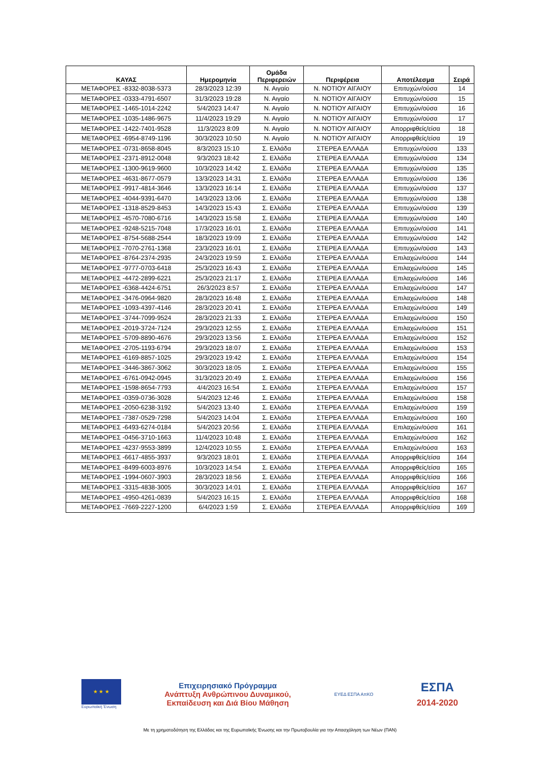| ΚΑΥΑΣ | Ημερομηνία | Ομάδα Περιφερειών | Περιφέρεια | Αποτέλεσμα | Σειρά |
| --- | --- | --- | --- | --- | --- |
| ΜΕΤΑΦΟΡΕΣ -8332-8038-5373 | 28/3/2023 12:39 | Ν. Αιγαίο | Ν. ΝΟΤΙΟΥ ΑΙΓΑΙΟΥ | Επιτυχών/ούσα | 14 |
| ΜΕΤΑΦΟΡΕΣ -0333-4791-6507 | 31/3/2023 19:28 | Ν. Αιγαίο | Ν. ΝΟΤΙΟΥ ΑΙΓΑΙΟΥ | Επιτυχών/ούσα | 15 |
| ΜΕΤΑΦΟΡΕΣ -1465-1014-2242 | 5/4/2023 14:47 | Ν. Αιγαίο | Ν. ΝΟΤΙΟΥ ΑΙΓΑΙΟΥ | Επιτυχών/ούσα | 16 |
| ΜΕΤΑΦΟΡΕΣ -1035-1486-9675 | 11/4/2023 19:29 | Ν. Αιγαίο | Ν. ΝΟΤΙΟΥ ΑΙΓΑΙΟΥ | Επιτυχών/ούσα | 17 |
| ΜΕΤΑΦΟΡΕΣ -1422-7401-9528 | 11/3/2023 8:09 | Ν. Αιγαίο | Ν. ΝΟΤΙΟΥ ΑΙΓΑΙΟΥ | Απορριφθείς/είσα | 18 |
| ΜΕΤΑΦΟΡΕΣ -6954-8749-1196 | 30/3/2023 10:50 | Ν. Αιγαίο | Ν. ΝΟΤΙΟΥ ΑΙΓΑΙΟΥ | Απορριφθείς/είσα | 19 |
| ΜΕΤΑΦΟΡΕΣ -0731-8658-8045 | 8/3/2023 15:10 | Σ. Ελλάδα | ΣΤΕΡΕΑ ΕΛΛΑΔΑ | Επιτυχών/ούσα | 133 |
| ΜΕΤΑΦΟΡΕΣ -2371-8912-0048 | 9/3/2023 18:42 | Σ. Ελλάδα | ΣΤΕΡΕΑ ΕΛΛΑΔΑ | Επιτυχών/ούσα | 134 |
| ΜΕΤΑΦΟΡΕΣ -1300-9619-9600 | 10/3/2023 14:42 | Σ. Ελλάδα | ΣΤΕΡΕΑ ΕΛΛΑΔΑ | Επιτυχών/ούσα | 135 |
| ΜΕΤΑΦΟΡΕΣ -4631-8677-0579 | 13/3/2023 14:31 | Σ. Ελλάδα | ΣΤΕΡΕΑ ΕΛΛΑΔΑ | Επιτυχών/ούσα | 136 |
| ΜΕΤΑΦΟΡΕΣ -9917-4814-3646 | 13/3/2023 16:14 | Σ. Ελλάδα | ΣΤΕΡΕΑ ΕΛΛΑΔΑ | Επιτυχών/ούσα | 137 |
| ΜΕΤΑΦΟΡΕΣ -4044-9391-6470 | 14/3/2023 13:06 | Σ. Ελλάδα | ΣΤΕΡΕΑ ΕΛΛΑΔΑ | Επιτυχών/ούσα | 138 |
| ΜΕΤΑΦΟΡΕΣ -1318-8529-8453 | 14/3/2023 15:43 | Σ. Ελλάδα | ΣΤΕΡΕΑ ΕΛΛΑΔΑ | Επιτυχών/ούσα | 139 |
| ΜΕΤΑΦΟΡΕΣ -4570-7080-6716 | 14/3/2023 15:58 | Σ. Ελλάδα | ΣΤΕΡΕΑ ΕΛΛΑΔΑ | Επιτυχών/ούσα | 140 |
| ΜΕΤΑΦΟΡΕΣ -9248-5215-7048 | 17/3/2023 16:01 | Σ. Ελλάδα | ΣΤΕΡΕΑ ΕΛΛΑΔΑ | Επιτυχών/ούσα | 141 |
| ΜΕΤΑΦΟΡΕΣ -8754-5688-2544 | 18/3/2023 19:09 | Σ. Ελλάδα | ΣΤΕΡΕΑ ΕΛΛΑΔΑ | Επιτυχών/ούσα | 142 |
| ΜΕΤΑΦΟΡΕΣ -7070-2761-1368 | 23/3/2023 16:01 | Σ. Ελλάδα | ΣΤΕΡΕΑ ΕΛΛΑΔΑ | Επιτυχών/ούσα | 143 |
| ΜΕΤΑΦΟΡΕΣ -8764-2374-2935 | 24/3/2023 19:59 | Σ. Ελλάδα | ΣΤΕΡΕΑ ΕΛΛΑΔΑ | Επιλαχών/ούσα | 144 |
| ΜΕΤΑΦΟΡΕΣ -9777-0703-6418 | 25/3/2023 16:43 | Σ. Ελλάδα | ΣΤΕΡΕΑ ΕΛΛΑΔΑ | Επιλαχών/ούσα | 145 |
| ΜΕΤΑΦΟΡΕΣ -4472-2899-6221 | 25/3/2023 21:17 | Σ. Ελλάδα | ΣΤΕΡΕΑ ΕΛΛΑΔΑ | Επιλαχών/ούσα | 146 |
| ΜΕΤΑΦΟΡΕΣ -6368-4424-6751 | 26/3/2023 8:57 | Σ. Ελλάδα | ΣΤΕΡΕΑ ΕΛΛΑΔΑ | Επιλαχών/ούσα | 147 |
| ΜΕΤΑΦΟΡΕΣ -3476-0964-9820 | 28/3/2023 16:48 | Σ. Ελλάδα | ΣΤΕΡΕΑ ΕΛΛΑΔΑ | Επιλαχών/ούσα | 148 |
| ΜΕΤΑΦΟΡΕΣ -1093-4397-4146 | 28/3/2023 20:41 | Σ. Ελλάδα | ΣΤΕΡΕΑ ΕΛΛΑΔΑ | Επιλαχών/ούσα | 149 |
| ΜΕΤΑΦΟΡΕΣ -3744-7099-9524 | 28/3/2023 21:33 | Σ. Ελλάδα | ΣΤΕΡΕΑ ΕΛΛΑΔΑ | Επιλαχών/ούσα | 150 |
| ΜΕΤΑΦΟΡΕΣ -2019-3724-7124 | 29/3/2023 12:55 | Σ. Ελλάδα | ΣΤΕΡΕΑ ΕΛΛΑΔΑ | Επιλαχών/ούσα | 151 |
| ΜΕΤΑΦΟΡΕΣ -5709-8890-4676 | 29/3/2023 13:56 | Σ. Ελλάδα | ΣΤΕΡΕΑ ΕΛΛΑΔΑ | Επιλαχών/ούσα | 152 |
| ΜΕΤΑΦΟΡΕΣ -2705-1193-6794 | 29/3/2023 18:07 | Σ. Ελλάδα | ΣΤΕΡΕΑ ΕΛΛΑΔΑ | Επιλαχών/ούσα | 153 |
| ΜΕΤΑΦΟΡΕΣ -6169-8857-1025 | 29/3/2023 19:42 | Σ. Ελλάδα | ΣΤΕΡΕΑ ΕΛΛΑΔΑ | Επιλαχών/ούσα | 154 |
| ΜΕΤΑΦΟΡΕΣ -3446-3867-3062 | 30/3/2023 18:05 | Σ. Ελλάδα | ΣΤΕΡΕΑ ΕΛΛΑΔΑ | Επιλαχών/ούσα | 155 |
| ΜΕΤΑΦΟΡΕΣ -6761-0942-0945 | 31/3/2023 20:49 | Σ. Ελλάδα | ΣΤΕΡΕΑ ΕΛΛΑΔΑ | Επιλαχών/ούσα | 156 |
| ΜΕΤΑΦΟΡΕΣ -1598-8654-7793 | 4/4/2023 16:54 | Σ. Ελλάδα | ΣΤΕΡΕΑ ΕΛΛΑΔΑ | Επιλαχών/ούσα | 157 |
| ΜΕΤΑΦΟΡΕΣ -0359-0736-3028 | 5/4/2023 12:46 | Σ. Ελλάδα | ΣΤΕΡΕΑ ΕΛΛΑΔΑ | Επιλαχών/ούσα | 158 |
| ΜΕΤΑΦΟΡΕΣ -2050-6238-3192 | 5/4/2023 13:40 | Σ. Ελλάδα | ΣΤΕΡΕΑ ΕΛΛΑΔΑ | Επιλαχών/ούσα | 159 |
| ΜΕΤΑΦΟΡΕΣ -7387-0529-7298 | 5/4/2023 14:04 | Σ. Ελλάδα | ΣΤΕΡΕΑ ΕΛΛΑΔΑ | Επιλαχών/ούσα | 160 |
| ΜΕΤΑΦΟΡΕΣ -6493-6274-0184 | 5/4/2023 20:56 | Σ. Ελλάδα | ΣΤΕΡΕΑ ΕΛΛΑΔΑ | Επιλαχών/ούσα | 161 |
| ΜΕΤΑΦΟΡΕΣ -0456-3710-1663 | 11/4/2023 10:48 | Σ. Ελλάδα | ΣΤΕΡΕΑ ΕΛΛΑΔΑ | Επιλαχών/ούσα | 162 |
| ΜΕΤΑΦΟΡΕΣ -4237-9553-3899 | 12/4/2023 10:55 | Σ. Ελλάδα | ΣΤΕΡΕΑ ΕΛΛΑΔΑ | Επιλαχών/ούσα | 163 |
| ΜΕΤΑΦΟΡΕΣ -6617-4855-3937 | 9/3/2023 18:01 | Σ. Ελλάδα | ΣΤΕΡΕΑ ΕΛΛΑΔΑ | Απορριφθείς/είσα | 164 |
| ΜΕΤΑΦΟΡΕΣ -8499-6003-8976 | 10/3/2023 14:54 | Σ. Ελλάδα | ΣΤΕΡΕΑ ΕΛΛΑΔΑ | Απορριφθείς/είσα | 165 |
| ΜΕΤΑΦΟΡΕΣ -1994-0607-3903 | 28/3/2023 18:56 | Σ. Ελλάδα | ΣΤΕΡΕΑ ΕΛΛΑΔΑ | Απορριφθείς/είσα | 166 |
| ΜΕΤΑΦΟΡΕΣ -3315-4838-3005 | 30/3/2023 14:01 | Σ. Ελλάδα | ΣΤΕΡΕΑ ΕΛΛΑΔΑ | Απορριφθείς/είσα | 167 |
| ΜΕΤΑΦΟΡΕΣ -4950-4261-0839 | 5/4/2023 16:15 | Σ. Ελλάδα | ΣΤΕΡΕΑ ΕΛΛΑΔΑ | Απορριφθείς/είσα | 168 |
| ΜΕΤΑΦΟΡΕΣ -7669-2227-1200 | 6/4/2023 1:59 | Σ. Ελλάδα | ΣΤΕΡΕΑ ΕΛΛΑΔΑ | Απορριφθείς/είσα | 169 |
★ ★ ★
Ευρωπαϊκή Ένωση
Επιχειρησιακό Πρόγραμμα
Ανάπτυξη Ανθρώπινου Δυναμικού,
Εκπαίδευση και Διά Βίου Μάθηση
ΕΥΕΔ ΕΣΠΑ ΑπΚΟ
ΕΣΠΑ
2014-2020
Με τη χρηματοδότηση της Ελλάδας και της Ευρωπαϊκής Ένωσης και την Πρωτοβουλία για την Απασχόληση των Νέων (ΠΑΝ)